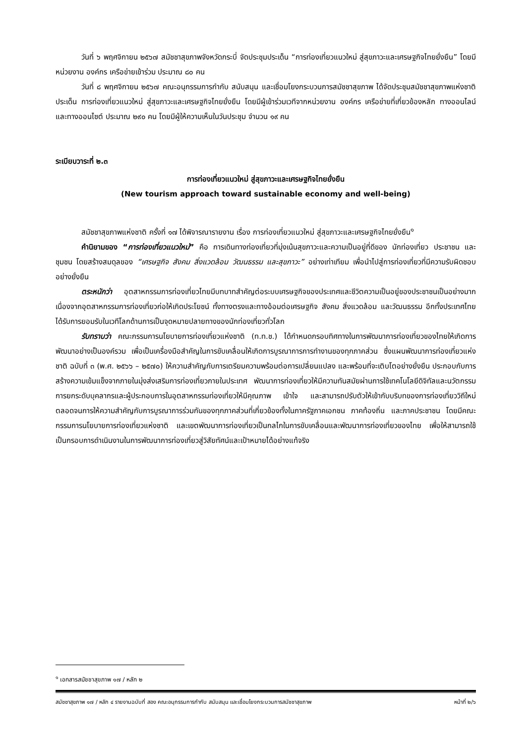วันที่ ๖ พฤศจิกายน ๒๕๖๗ สมัชชาสุขภาพจังหวัดกระบี่ จัดประชุมประเด็น “การท่องเที่ยวแนวใหม่ สู่สุขภาวะและเศรษฐกิจไทยยั่งยืน” โดยมีหน่วยงาน องค์กร เครือข่ายเข้าร่วม ประมาณ ๘๐ คน
วันที่ ๘ พฤศจิกายน ๒๕๖๗ คณะอนุกรรมการกำกับ สนับสนุน และเชื่อมโยงกระบวนการสมัชชาสุขภาพ ได้จัดประชุมสมัชชาสุขภาพแห่งชาติ ประเด็น การท่องเที่ยวแนวใหม่ สู่สุขภาวะและเศรษฐกิจไทยยั่งยืน โดยมีผู้เข้าร่วมเวทีจากหน่วยงาน องค์กร เครือข่ายที่เกี่ยวข้องหลัก ทางออนไลน์ และทางออนไซต์ ประมาณ ๒๙๐ คน โดยมีผู้ให้ความเห็นในวันประชุม จำนวน ๑๙ คน
ระเบียบวาระที่ ๒.๓
การท่องเที่ยวแนวใหม่ สู่สุขภาวะและเศรษฐกิจไทยยั่งยืน
(New tourism approach toward sustainable economy and well-being)
สมัชชาสุขภาพแห่งชาติ ครั้งที่ ๑๗ ได้พิจารณารายงาน เรื่อง การท่องเที่ยวแนวใหม่ สู่สุขภาวะและเศรษฐกิจไทยยั่งยืน<sup>๑</sup>
คำนิยามของ “การท่องเที่ยวแนวใหม่” คือ การเดินทางท่องเที่ยวที่มุ่งเน้นสุขภาวะและความเป็นอยู่ที่ดีของ นักท่องเที่ยว ประชาชน และชุมชน โดยสร้างสมดุลของ “เศรษฐกิจ สังคม สิ่งแวดล้อม วัฒนธรรม และสุขภาวะ” อย่างเท่าเทียม เพื่อนำไปสู่การท่องเที่ยวที่มีความรับผิดชอบอย่างยั่งยืน
ตระหนักว่า อุตสาหกรรมการท่องเที่ยวไทยมีบทบาทสำคัญต่อระบบเศรษฐกิจของประเทศและชีวิตความเป็นอยู่ของประชาชนเป็นอย่างมาก เนื่องจากอุตสาหกรรมการท่องเที่ยวก่อให้เกิดประโยชน์ ทั้งทางตรงและทางอ้อมต่อเศรษฐกิจ สังคม สิ่งแวดล้อม และวัฒนธรรม อีกทั้งประเทศไทยได้รับการยอมรับในเวทีโลกด้านการเป็นจุดหมายปลายทางของนักท่องเที่ยวทั่วโลก
รับทราบว่า คณะกรรมการนโยบายการท่องเที่ยวแห่งชาติ (ท.ท.ช.) ได้กำหนดกรอบทิศทางในการพัฒนาการท่องเที่ยวของไทยให้เกิดการพัฒนาอย่างเป็นองค์รวม เพื่อเป็นเครื่องมือสำคัญในการขับเคลื่อนให้เกิดการบูรณาการการทำงานของทุกภาคส่วน ซึ่งแผนพัฒนาการท่องเที่ยวแห่งชาติ ฉบับที่ ๓ (พ.ศ. ๒๕๖๖ – ๒๕๗๐) ให้ความสำคัญกับการเตรียมความพร้อมต่อการเปลี่ยนแปลง และพร้อมที่จะเติบโตอย่างยั่งยืน ประกอบกับการสร้างความเข้มแข็งจากภายในมุ่งส่งเสริมการท่องเที่ยวภายในประเทศ พัฒนาการท่องเที่ยวให้มีความทันสมัยผ่านการใช้เทคโนโลยีดิจิทัลและนวัตกรรม การยกระดับบุคลากรและผู้ประกอบการในอุตสาหกรรมท่องเที่ยวให้มีคุณภาพ เข้าใจ และสามารถปรับตัวให้เข้ากับบริบทของการท่องเที่ยววิถีใหม่ ตลอดจนการให้ความสำคัญกับการบูรณาการร่วมกันของทุกภาคส่วนที่เกี่ยวข้องทั้งในภาครัฐภาคเอกชน ภาคท้องถิ่น และภาคประชาชน โดยมีคณะกรรมการนโยบายการท่องเที่ยวแห่งชาติ และเขตพัฒนาการท่องเที่ยวเป็นกลไกในการขับเคลื่อนและพัฒนาการท่องเที่ยวของไทย เพื่อให้สามารถใช้เป็นกรอบการดำเนินงานในการพัฒนาการท่องเที่ยวสู่วิสัยทัศน์และเป้าหมายได้อย่างแท้จริง
<sup>๑</sup> เอกสารสมัชชาสุขภาพ ๑๗ / หลัก ๒
สมัชชาสุขภาพ ๑๗ / หลัก ๔ รายงานฉบับที่ สอง คณะอนุกรรมการกำกับ สนับสนุน และเชื่อมโยงกระบวนการสมัชชาสุขภาพ หน้าที่ ๒/๖